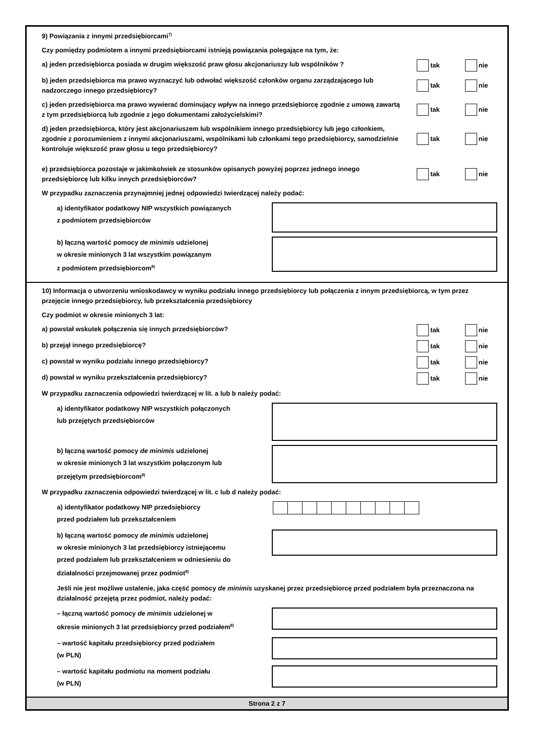9) Powiązania z innymi przedsiębiorcami<sup>7)</sup>
Czy pomiędzy podmiotem a innymi przedsiębiorcami istnieją powiązania polegające na tym, że:
a) jeden przedsiębiorca posiada w drugim większość praw głosu akcjonariuszy lub wspólników ? tak nie
b) jeden przedsiębiorca ma prawo wyznaczyć lub odwołać większość członków organu zarządzającego lub nadzorczego innego przedsiębiorcy?
tak nie
c) jeden przedsiębiorca ma prawo wywierać dominujący wpływ na innego przedsiębiorcę zgodnie z umową zawartą z tym przedsiębiorcą lub zgodnie z jego dokumentami założycielskimi?
tak nie
d) jeden przedsiębiorca, który jest akcjonariuszem lub wspólnikiem innego przedsiębiorcy lub jego członkiem, zgodnie z porozumieniem z innymi akcjonariuszami, wspólnikami lub członkami tego przedsiębiorcy, samodzielnie kontroluje większość praw głosu u tego przedsiębiorcy?
tak nie
e) przedsiębiorca pozostaje w jakimkolwiek ze stosunków opisanych powyżej poprzez jednego innego przedsiębiorcę lub kilku innych przedsiębiorców?
tak nie
W przypadku zaznaczenia przynajmniej jednej odpowiedzi twierdzącej należy podać:
a) identyfikator podatkowy NIP wszystkich powiązanych
z podmiotem przedsiębiorców
b) łączną wartość pomocy de minimis udzielonej
w okresie minionych 3 lat wszystkim powiązanym
z podmiotem przedsiębiorcom<sup>8)</sup>
10) Informacja o utworzeniu wnioskodawcy w wyniku podziału innego przedsiębiorcy lub połączenia z innym przedsiębiorcą, w tym przez przejęcie innego przedsiębiorcy, lub przekształcenia przedsiębiorcy
Czy podmiot w okresie minionych 3 lat:
a) powstał wskutek połączenia się innych przedsiębiorców? tak nie
b) przejął innego przedsiębiorcę? tak nie
c) powstał w wyniku podziału innego przedsiębiorcy? tak nie
d) powstał w wyniku przekształcenia przedsiębiorcy? tak nie
W przypadku zaznaczenia odpowiedzi twierdzącej w lit. a lub b należy podać:
a) identyfikator podatkowy NIP wszystkich połączonych
lub przejętych przedsiębiorców
b) łączną wartość pomocy de minimis udzielonej
w okresie minionych 3 lat wszystkim połączonym lub
przejętym przedsiębiorcom<sup>8)</sup>
W przypadku zaznaczenia odpowiedzi twierdzącej w lit. c lub d należy podać:
a) identyfikator podatkowy NIP przedsiębiorcy
przed podziałem lub przekształceniem
b) łączną wartość pomocy de minimis udzielonej
w okresie minionych 3 lat przedsiębiorcy istniejącemu
przed podziałem lub przekształceniem w odniesieniu do
działalności przejmowanej przez podmiot<sup>8)</sup>
Jeśli nie jest możliwe ustalenie, jaka część pomocy de minimis uzyskanej przez przedsiębiorcę przed podziałem była przeznaczona na działalność przejętą przez podmiot, należy podać:
– łączną wartość pomocy de minimis udzielonej w
okresie minionych 3 lat przedsiębiorcy przed podziałem<sup>8)</sup>
– wartość kapitału przedsiębiorcy przed podziałem
(w PLN)
– wartość kapitału podmiotu na moment podziału
(w PLN)
Strona 2 z 7